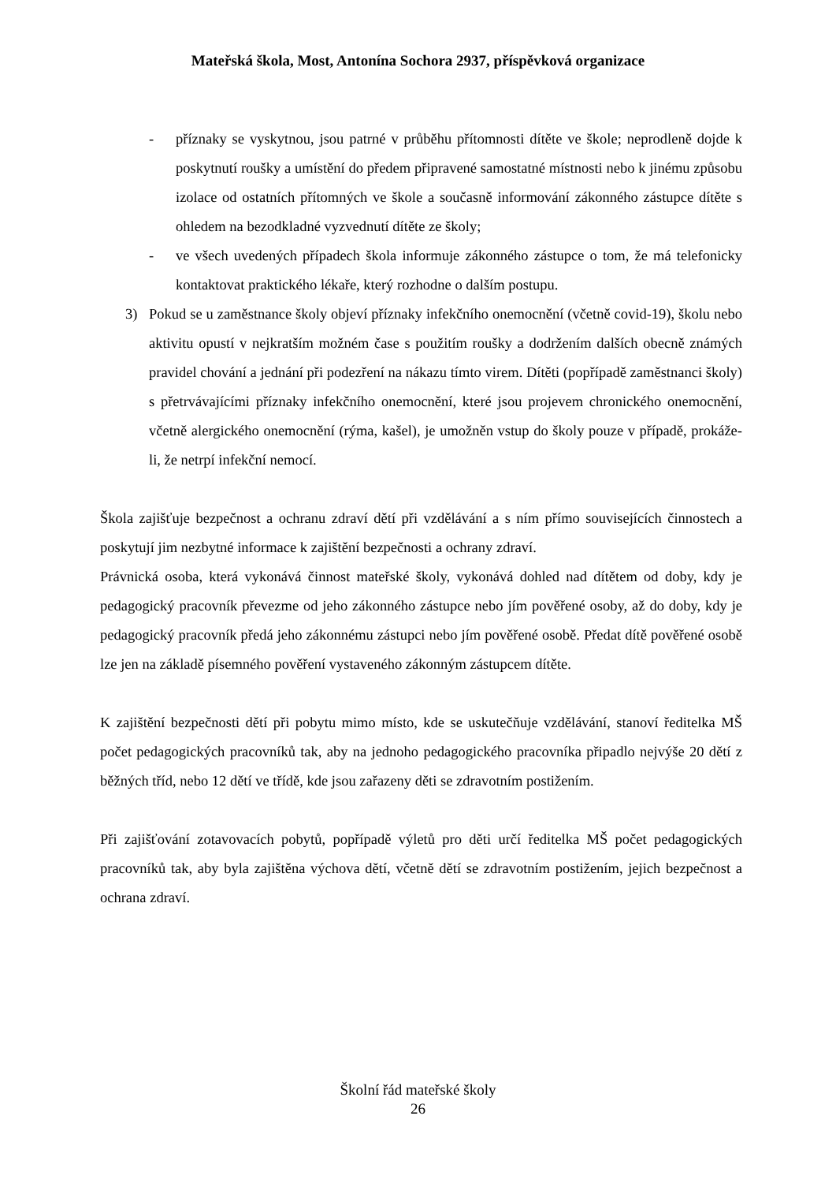Mateřská škola, Most, Antonína Sochora 2937, příspěvková organizace
- příznaky se vyskytnou, jsou patrné v průběhu přítomnosti dítěte ve škole; neprodleně dojde k poskytnutí roušky a umístění do předem připravené samostatné místnosti nebo k jinému způsobu izolace od ostatních přítomných ve škole a současně informování zákonného zástupce dítěte s ohledem na bezodkladné vyzvednutí dítěte ze školy;
- ve všech uvedených případech škola informuje zákonného zástupce o tom, že má telefonicky kontaktovat praktického lékaře, který rozhodne o dalším postupu.
3) Pokud se u zaměstnance školy objeví příznaky infekčního onemocnění (včetně covid-19), školu nebo aktivitu opustí v nejkratším možném čase s použitím roušky a dodržením dalších obecně známých pravidel chování a jednání při podezření na nákazu tímto virem. Dítěti (popřípadě zaměstnanci školy) s přetrvávajícími příznaky infekčního onemocnění, které jsou projevem chronického onemocnění, včetně alergického onemocnění (rýma, kašel), je umožněn vstup do školy pouze v případě, prokáže-li, že netrpí infekční nemocí.
Škola zajišťuje bezpečnost a ochranu zdraví dětí při vzdělávání a s ním přímo souvisejících činnostech a poskytují jim nezbytné informace k zajištění bezpečnosti a ochrany zdraví.
Právnická osoba, která vykonává činnost mateřské školy, vykonává dohled nad dítětem od doby, kdy je pedagogický pracovník převezme od jeho zákonného zástupce nebo jím pověřené osoby, až do doby, kdy je pedagogický pracovník předá jeho zákonnému zástupci nebo jím pověřené osobě. Předat dítě pověřené osobě lze jen na základě písemného pověření vystaveného zákonným zástupcem dítěte.
K zajištění bezpečnosti dětí při pobytu mimo místo, kde se uskutečňuje vzdělávání, stanoví ředitelka MŠ počet pedagogických pracovníků tak, aby na jednoho pedagogického pracovníka připadlo nejvýše 20 dětí z běžných tříd, nebo 12 dětí ve třídě, kde jsou zařazeny děti se zdravotním postižením.
Při zajišťování zotavovacích pobytů, popřípadě výletů pro děti určí ředitelka MŠ počet pedagogických pracovníků tak, aby byla zajištěna výchova dětí, včetně dětí se zdravotním postižením, jejich bezpečnost a ochrana zdraví.
Školní řád mateřské školy
26